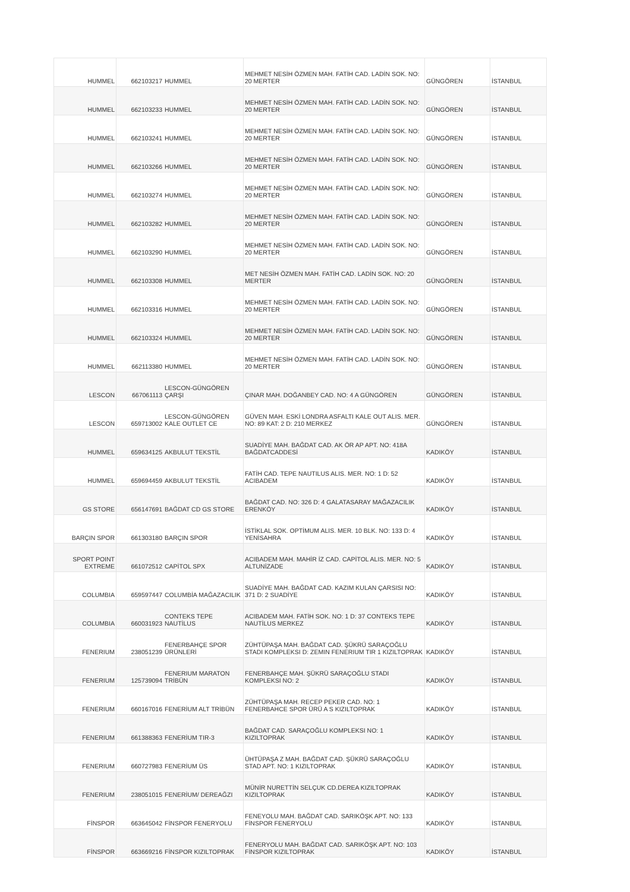| HUMMEL | 662103217 | HUMMEL | MEHMET NESİH ÖZMEN MAH. FATİH CAD. LADİN SOK. NO: 20 MERTER | GÜNGÖREN | İSTANBUL |
| HUMMEL | 662103233 | HUMMEL | MEHMET NESİH ÖZMEN MAH. FATİH CAD. LADİN SOK. NO: 20 MERTER | GÜNGÖREN | İSTANBUL |
| HUMMEL | 662103241 | HUMMEL | MEHMET NESİH ÖZMEN MAH. FATİH CAD. LADİN SOK. NO: 20 MERTER | GÜNGÖREN | İSTANBUL |
| HUMMEL | 662103266 | HUMMEL | MEHMET NESİH ÖZMEN MAH. FATİH CAD. LADİN SOK. NO: 20 MERTER | GÜNGÖREN | İSTANBUL |
| HUMMEL | 662103274 | HUMMEL | MEHMET NESİH ÖZMEN MAH. FATİH CAD. LADİN SOK. NO: 20 MERTER | GÜNGÖREN | İSTANBUL |
| HUMMEL | 662103282 | HUMMEL | MEHMET NESİH ÖZMEN MAH. FATİH CAD. LADİN SOK. NO: 20 MERTER | GÜNGÖREN | İSTANBUL |
| HUMMEL | 662103290 | HUMMEL | MEHMET NESİH ÖZMEN MAH. FATİH CAD. LADİN SOK. NO: 20 MERTER | GÜNGÖREN | İSTANBUL |
| HUMMEL | 662103308 | HUMMEL | MET NESİH ÖZMEN MAH. FATİH CAD. LADİN SOK. NO: 20 MERTER | GÜNGÖREN | İSTANBUL |
| HUMMEL | 662103316 | HUMMEL | MEHMET NESİH ÖZMEN MAH. FATİH CAD. LADİN SOK. NO: 20 MERTER | GÜNGÖREN | İSTANBUL |
| HUMMEL | 662103324 | HUMMEL | MEHMET NESİH ÖZMEN MAH. FATİH CAD. LADİN SOK. NO: 20 MERTER | GÜNGÖREN | İSTANBUL |
| HUMMEL | 662113380 | HUMMEL | MEHMET NESİH ÖZMEN MAH. FATİH CAD. LADİN SOK. NO: 20 MERTER | GÜNGÖREN | İSTANBUL |
| LESCON | 667061113 | LESCON-GÜNGÖREN ÇARŞI | ÇINAR MAH. DOĞANBEY CAD. NO: 4 A GÜNGÖREN | GÜNGÖREN | İSTANBUL |
| LESCON | 659713002 | LESCON-GÜNGÖREN KALE OUTLET CE | GÜVEN MAH. ESKİ LONDRA ASFALTI KALE OUT ALIS. MER. NO: 89 KAT: 2 D: 210 MERKEZ | GÜNGÖREN | İSTANBUL |
| HUMMEL | 659634125 | AKBULUT TEKSTİL | SUADİYE MAH. BAĞDAT CAD. AK ÖR AP APT. NO: 418A BAĞDATCADDESİ | KADIKÖY | İSTANBUL |
| HUMMEL | 659694459 | AKBULUT TEKSTİL | FATİH CAD. TEPE NAUTILUS ALIS. MER. NO: 1 D: 52 ACIBADEM | KADIKÖY | İSTANBUL |
| GS STORE | 656147691 | BAĞDAT CD GS STORE | BAĞDAT CAD. NO: 326 D: 4 GALATASARAY MAĞAZACILIK ERENKÖY | KADIKÖY | İSTANBUL |
| BARÇIN SPOR | 661303180 | BARÇIN SPOR | İSTİKLAL SOK. OPTİMUM ALIS. MER. 10 BLK. NO: 133 D: 4 YENİSAHRA | KADIKÖY | İSTANBUL |
| SPORT POINT EXTREME | 661072512 | CAPİTOL SPX | ACIBADEM MAH. MAHİR İZ CAD. CAPİTOL ALIS. MER. NO: 5 ALTUNİZADE | KADIKÖY | İSTANBUL |
| COLUMBIA | 659597447 | COLUMBİA MAĞAZACILIK | SUADİYE MAH. BAĞDAT CAD. KAZIM KULAN ÇARSISI NO: 371 D: 2 SUADİYE | KADIKÖY | İSTANBUL |
| COLUMBIA | 660031923 | CONTEKS TEPE NAUTİLUS | ACIBADEM MAH. FATİH SOK. NO: 1 D: 37 CONTEKS TEPE NAUTİLUS MERKEZ | KADIKÖY | İSTANBUL |
| FENERIUM | 238051239 | FENERBAHÇE SPOR ÜRÜNLERİ | ZÜHTÜPAŞA MAH. BAĞDAT CAD. ŞÜKRÜ SARAÇOĞLU STADI KOMPLEKSI D: ZEMIN FENERIUM TIR 1 KIZILTOPRAK | KADIKÖY | İSTANBUL |
| FENERIUM | 125739094 | FENERIUM MARATON TRİBÜN | FENERBAHÇE MAH. ŞÜKRÜ SARAÇOĞLU STADI KOMPLEKSI NO: 2 | KADIKÖY | İSTANBUL |
| FENERIUM | 660167016 | FENERİUM ALT TRİBÜN | ZÜHTÜPAŞA MAH. RECEP PEKER CAD. NO: 1 FENERBAHCE SPOR ÜRÜ A S KIZILTOPRAK | KADIKÖY | İSTANBUL |
| FENERIUM | 661388363 | FENERİUM TIR-3 | BAĞDAT CAD. SARAÇOĞLU KOMPLEKSI NO: 1 KIZILTOPRAK | KADIKÖY | İSTANBUL |
| FENERIUM | 660727983 | FENERİUM ÜS | ÜHTÜPAŞA Z MAH. BAĞDAT CAD. ŞÜKRÜ SARAÇOĞLU STAD APT. NO: 1 KIZILTOPRAK | KADIKÖY | İSTANBUL |
| FENERIUM | 238051015 | FENERİUM/ DEREAĞZI | MÜNİR NURETTİN SELÇUK CD.DEREA KIZILTOPRAK KIZILTOPRAK | KADIKÖY | İSTANBUL |
| FİNSPOR | 663645042 | FİNSPOR FENERYOLU | FENEYOLU MAH. BAĞDAT CAD. SARIKÖŞK APT. NO: 133 FİNSPOR FENERYOLU | KADIKÖY | İSTANBUL |
| FİNSPOR | 663669216 | FİNSPOR KIZILTOPRAK | FENERYOLU MAH. BAĞDAT CAD. SARIKÖŞK APT. NO: 103 FİNSPOR KIZILTOPRAK | KADIKÖY | İSTANBUL |